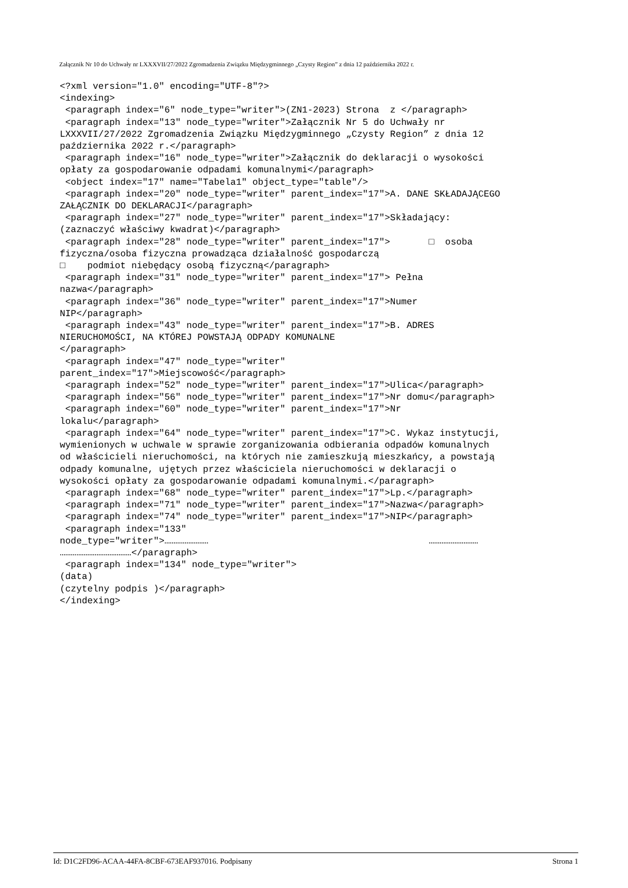Załącznik Nr 10 do Uchwały nr LXXXVII/27/2022 Zgromadzenia Związku Międzygminnego „Czysty Region” z dnia 12 października 2022 r.
<?xml version="1.0" encoding="UTF-8"?>
<indexing>
 <paragraph index="6" node_type="writer">(ZN1-2023) Strona  z </paragraph>
 <paragraph index="13" node_type="writer">Załącznik Nr 5 do Uchwały nr
LXXXVII/27/2022 Zgromadzenia Związku Międzygminnego „Czysty Region” z dnia 12
października 2022 r.</paragraph>
 <paragraph index="16" node_type="writer">Załącznik do deklaracji o wysokości
opłaty za gospodarowanie odpadami komunalnymi</paragraph>
 <object index="17" name="Tabela1" object_type="table"/>
 <paragraph index="20" node_type="writer" parent_index="17">A. DANE SKŁADAJĄCEGO
ZAŁĄCZNIK DO DEKLARACJI</paragraph>
 <paragraph index="27" node_type="writer" parent_index="17">Składający:
(zaznaczyć właściwy kwadrat)</paragraph>
 <paragraph index="28" node_type="writer" parent_index="17">       □  osoba
fizyczna/osoba fizyczna prowadząca działalność gospodarczą
□    podmiot niebędący osobą fizyczną</paragraph>
 <paragraph index="31" node_type="writer" parent_index="17"> Pełna
nazwa</paragraph>
 <paragraph index="36" node_type="writer" parent_index="17">Numer
NIP</paragraph>
 <paragraph index="43" node_type="writer" parent_index="17">B. ADRES
NIERUCHOMOŚCI, NA KTÓREJ POWSTAJĄ ODPADY KOMUNALNE
</paragraph>
 <paragraph index="47" node_type="writer"
parent_index="17">Miejscowość</paragraph>
 <paragraph index="52" node_type="writer" parent_index="17">Ulica</paragraph>
 <paragraph index="56" node_type="writer" parent_index="17">Nr domu</paragraph>
 <paragraph index="60" node_type="writer" parent_index="17">Nr
lokalu</paragraph>
 <paragraph index="64" node_type="writer" parent_index="17">C. Wykaz instytucji,
wymienionych w uchwale w sprawie zorganizowania odbierania odpadów komunalnych
od właścicieli nieruchomości, na których nie zamieszkują mieszkańcy, a powstają
odpady komunalne, ujętych przez właściciela nieruchomości w deklaracji o
wysokości opłaty za gospodarowanie odpadami komunalnymi.</paragraph>
 <paragraph index="68" node_type="writer" parent_index="17">Lp.</paragraph>
 <paragraph index="71" node_type="writer" parent_index="17">Nazwa</paragraph>
 <paragraph index="74" node_type="writer" parent_index="17">NIP</paragraph>
 <paragraph index="133"
node_type="writer">……………………                                        ………………………
…………………………………</paragraph>
 <paragraph index="134" node_type="writer">
(data)
(czytelny podpis )</paragraph>
</indexing>
Id: D1C2FD96-ACAA-44FA-8CBF-673EAF937016. Podpisany Strona 1